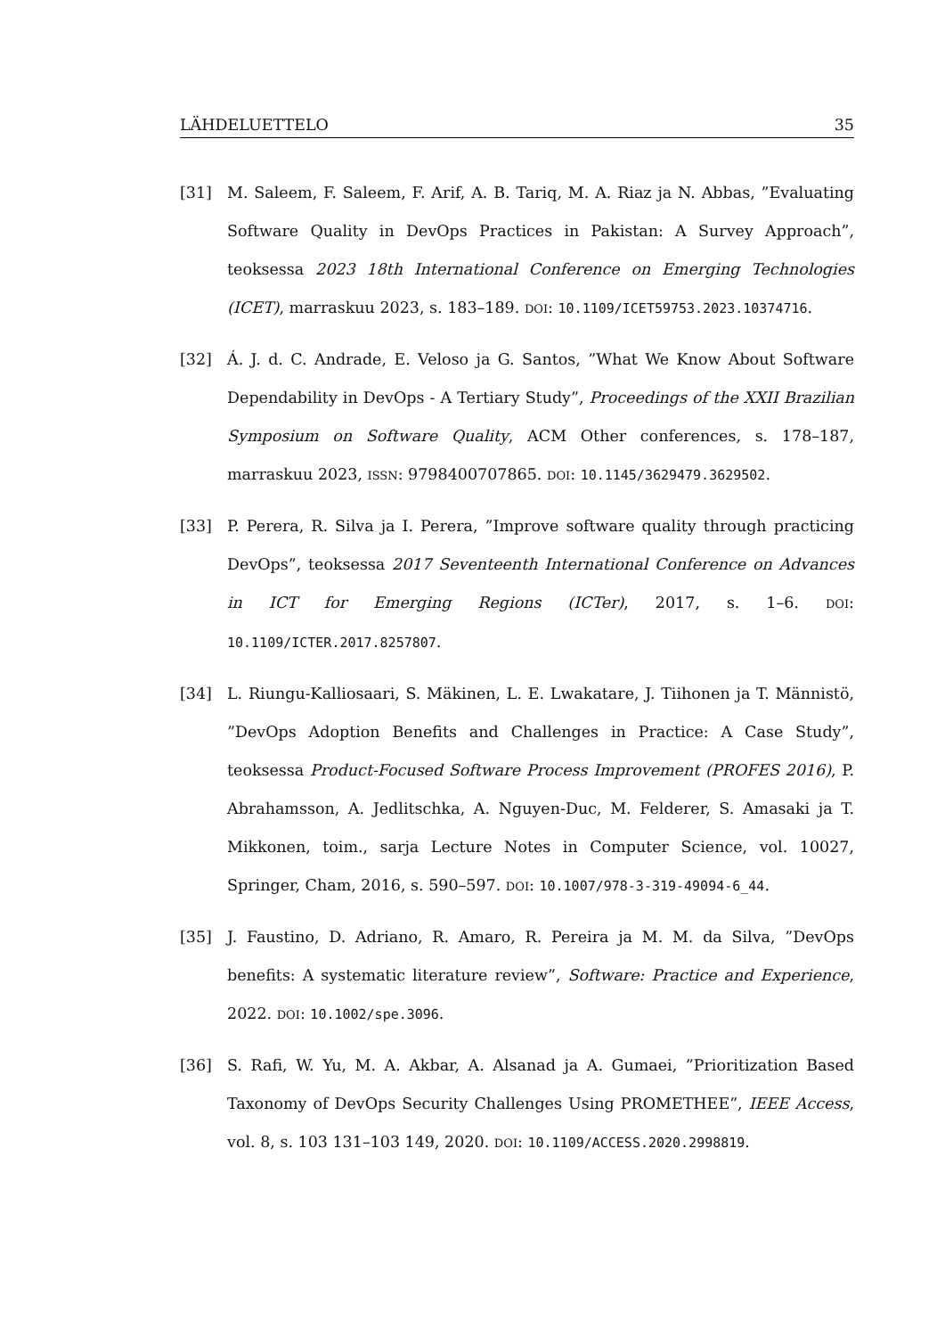LÄHDELUETTELO 35
[31] M. Saleem, F. Saleem, F. Arif, A. B. Tariq, M. A. Riaz ja N. Abbas, ”Evaluating Software Quality in DevOps Practices in Pakistan: A Survey Approach”, teoksessa 2023 18th International Conference on Emerging Technologies (ICET), marraskuu 2023, s. 183–189. DOI: 10.1109/ICET59753.2023.10374716.
[32] Á. J. d. C. Andrade, E. Veloso ja G. Santos, ”What We Know About Software Dependability in DevOps - A Tertiary Study”, Proceedings of the XXII Brazilian Symposium on Software Quality, ACM Other conferences, s. 178–187, marraskuu 2023, ISSN: 9798400707865. DOI: 10.1145/3629479.3629502.
[33] P. Perera, R. Silva ja I. Perera, ”Improve software quality through practicing DevOps”, teoksessa 2017 Seventeenth International Conference on Advances in ICT for Emerging Regions (ICTer), 2017, s. 1–6. DOI: 10.1109/ICTER.2017.8257807.
[34] L. Riungu-Kalliosaari, S. Mäkinen, L. E. Lwakatare, J. Tiihonen ja T. Männistö, ”DevOps Adoption Benefits and Challenges in Practice: A Case Study”, teoksessa Product-Focused Software Process Improvement (PROFES 2016), P. Abrahamsson, A. Jedlitschka, A. Nguyen-Duc, M. Felderer, S. Amasaki ja T. Mikkonen, toim., sarja Lecture Notes in Computer Science, vol. 10027, Springer, Cham, 2016, s. 590–597. DOI: 10.1007/978-3-319-49094-6_44.
[35] J. Faustino, D. Adriano, R. Amaro, R. Pereira ja M. M. da Silva, ”DevOps benefits: A systematic literature review”, Software: Practice and Experience, 2022. DOI: 10.1002/spe.3096.
[36] S. Rafi, W. Yu, M. A. Akbar, A. Alsanad ja A. Gumaei, ”Prioritization Based Taxonomy of DevOps Security Challenges Using PROMETHEE”, IEEE Access, vol. 8, s. 103 131–103 149, 2020. DOI: 10.1109/ACCESS.2020.2998819.